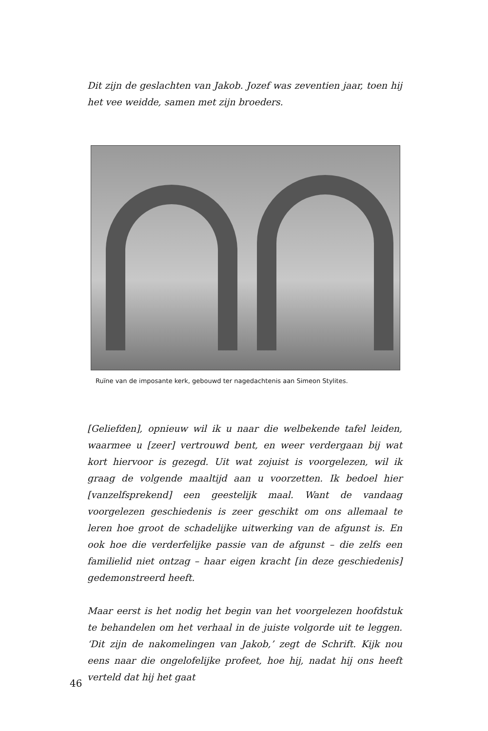Dit zijn de geslachten van Jakob. Jozef was zeventien jaar, toen hij het vee weidde, samen met zijn broeders.
Ruïne van de imposante kerk, gebouwd ter nagedachtenis aan Simeon Stylites.
[Geliefden], opnieuw wil ik u naar die welbekende tafel leiden, waarmee u [zeer] vertrouwd bent, en weer verdergaan bij wat kort hiervoor is gezegd. Uit wat zojuist is voorgelezen, wil ik graag de volgende maaltijd aan u voorzetten. Ik bedoel hier [vanzelfsprekend] een geestelijk maal. Want de vandaag voorgelezen geschiedenis is zeer geschikt om ons allemaal te leren hoe groot de schadelijke uitwerking van de afgunst is. En ook hoe die verderfelijke passie van de afgunst – die zelfs een familielid niet ontzag – haar eigen kracht [in deze geschiedenis] gedemonstreerd heeft.
Maar eerst is het nodig het begin van het voorgelezen hoofdstuk te behandelen om het verhaal in de juiste volgorde uit te leggen. ‘Dit zijn de nakomelingen van Jakob,’ zegt de Schrift. Kijk nou eens naar die ongelofelijke profeet, hoe hij, nadat hij ons heeft verteld dat hij het gaat
46